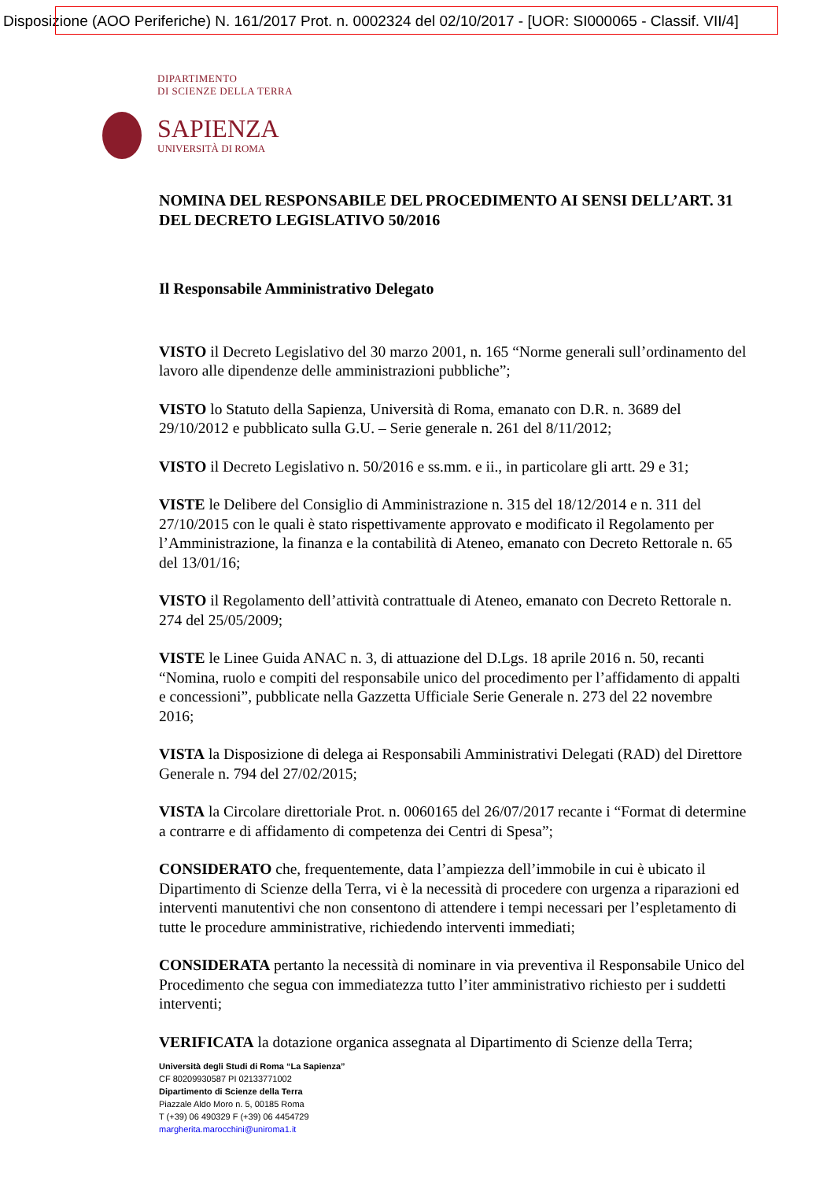Disposizione (AOO Periferiche) N. 161/2017 Prot. n. 0002324 del 02/10/2017 - [UOR: SI000065 - Classif. VII/4]
DIPARTIMENTO
DI SCIENZE DELLA TERRA
SAPIENZA
UNIVERSITÀ DI ROMA
NOMINA DEL RESPONSABILE DEL PROCEDIMENTO AI SENSI DELL’ART. 31 DEL DECRETO LEGISLATIVO 50/2016
Il Responsabile Amministrativo Delegato
VISTO il Decreto Legislativo del 30 marzo 2001, n. 165 “Norme generali sull’ordinamento del lavoro alle dipendenze delle amministrazioni pubbliche”;
VISTO lo Statuto della Sapienza, Università di Roma, emanato con D.R. n. 3689 del 29/10/2012 e pubblicato sulla G.U. – Serie generale n. 261 del 8/11/2012;
VISTO il Decreto Legislativo n. 50/2016 e ss.mm. e ii., in particolare gli artt. 29 e 31;
VISTE le Delibere del Consiglio di Amministrazione n. 315 del 18/12/2014 e n. 311 del 27/10/2015 con le quali è stato rispettivamente approvato e modificato il Regolamento per l’Amministrazione, la finanza e la contabilità di Ateneo, emanato con Decreto Rettorale n. 65 del 13/01/16;
VISTO il Regolamento dell’attività contrattuale di Ateneo, emanato con Decreto Rettorale n. 274 del 25/05/2009;
VISTE le Linee Guida ANAC n. 3, di attuazione del D.Lgs. 18 aprile 2016 n. 50, recanti “Nomina, ruolo e compiti del responsabile unico del procedimento per l’affidamento di appalti e concessioni”, pubblicate nella Gazzetta Ufficiale Serie Generale n. 273 del 22 novembre 2016;
VISTA la Disposizione di delega ai Responsabili Amministrativi Delegati (RAD) del Direttore Generale n. 794 del 27/02/2015;
VISTA la Circolare direttoriale Prot. n. 0060165 del 26/07/2017 recante i “Format di determine a contrarre e di affidamento di competenza dei Centri di Spesa”;
CONSIDERATO che, frequentemente, data l’ampiezza dell’immobile in cui è ubicato il Dipartimento di Scienze della Terra, vi è la necessità di procedere con urgenza a riparazioni ed interventi manutentivi che non consentono di attendere i tempi necessari per l’espletamento di tutte le procedure amministrative, richiedendo interventi immediati;
CONSIDERATA pertanto la necessità di nominare in via preventiva il Responsabile Unico del Procedimento che segua con immediatezza tutto l’iter amministrativo richiesto per i suddetti interventi;
VERIFICATA la dotazione organica assegnata al Dipartimento di Scienze della Terra;
Università degli Studi di Roma “La Sapienza”
CF 80209930587 PI 02133771002
Dipartimento di Scienze della Terra
Piazzale Aldo Moro n. 5, 00185 Roma
T (+39) 06 490329 F (+39) 06 4454729
margherita.marocchini@uniroma1.it